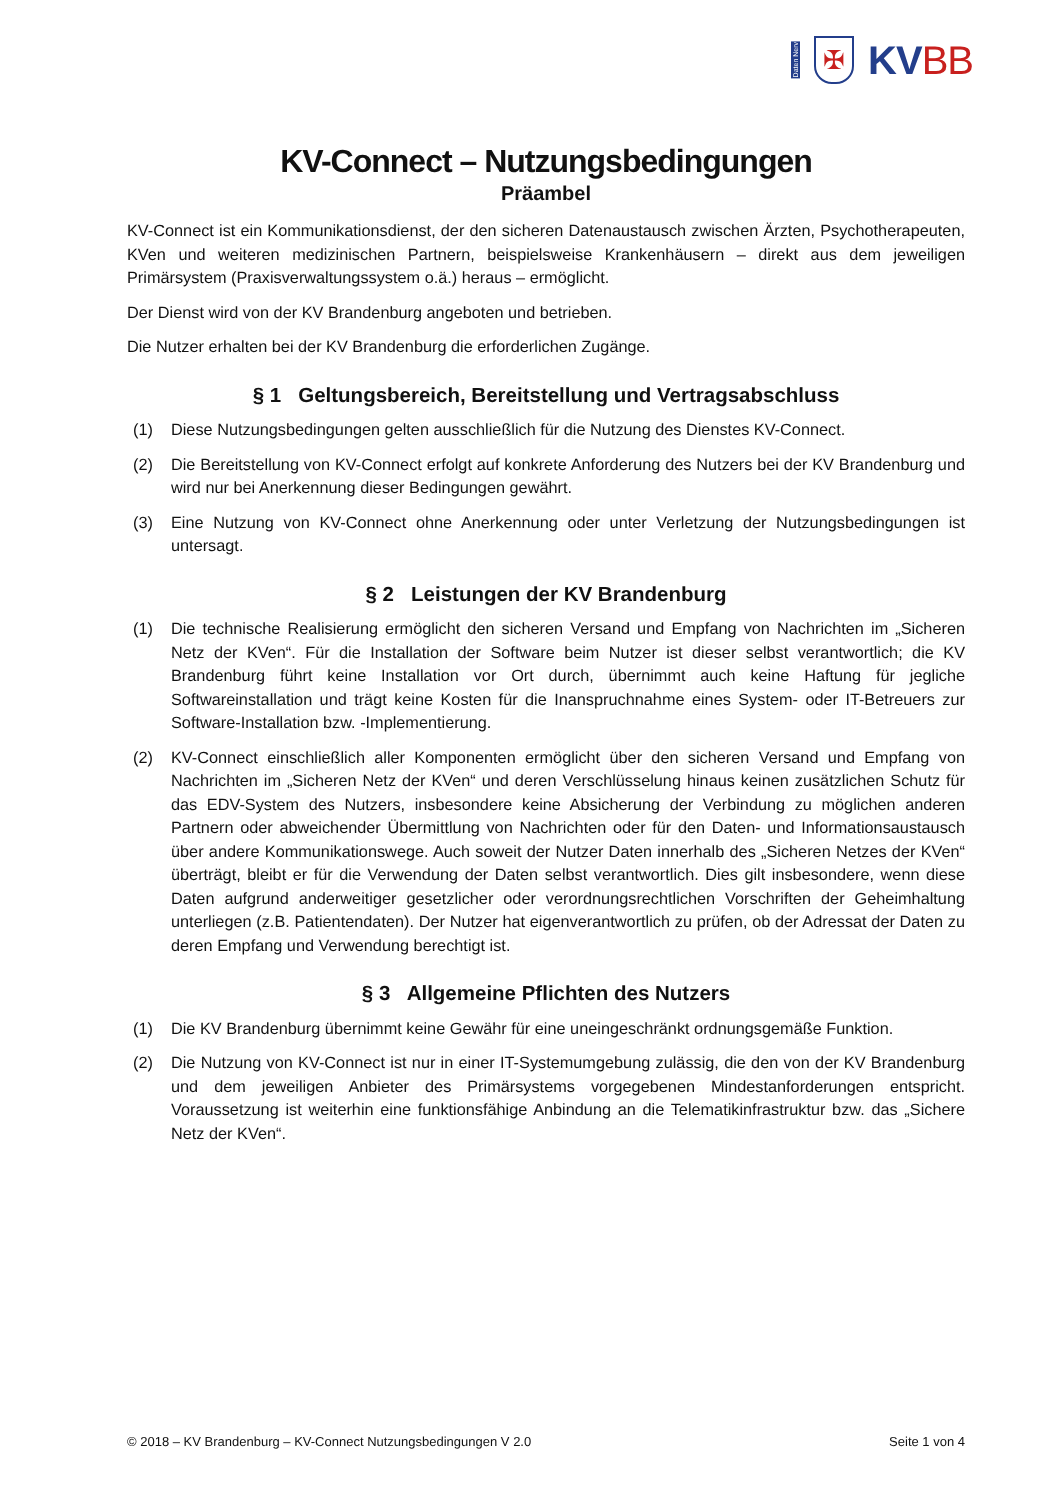Daten Nerv
✠
KVBB
KV-Connect – Nutzungsbedingungen
Präambel
KV-Connect ist ein Kommunikationsdienst, der den sicheren Datenaustausch zwischen Ärzten, Psychotherapeuten, KVen und weiteren medizinischen Partnern, beispielsweise Krankenhäusern – direkt aus dem jeweiligen Primärsystem (Praxisverwaltungssystem o.ä.) heraus – ermöglicht.
Der Dienst wird von der KV Brandenburg angeboten und betrieben.
Die Nutzer erhalten bei der KV Brandenburg die erforderlichen Zugänge.
§ 1 Geltungsbereich, Bereitstellung und Vertragsabschluss
(1) Diese Nutzungsbedingungen gelten ausschließlich für die Nutzung des Dienstes KV-Connect.
(2) Die Bereitstellung von KV-Connect erfolgt auf konkrete Anforderung des Nutzers bei der KV Brandenburg und wird nur bei Anerkennung dieser Bedingungen gewährt.
(3) Eine Nutzung von KV-Connect ohne Anerkennung oder unter Verletzung der Nutzungsbedingungen ist untersagt.
§ 2 Leistungen der KV Brandenburg
(1) Die technische Realisierung ermöglicht den sicheren Versand und Empfang von Nachrichten im „Sicheren Netz der KVen“. Für die Installation der Software beim Nutzer ist dieser selbst verantwortlich; die KV Brandenburg führt keine Installation vor Ort durch, übernimmt auch keine Haftung für jegliche Softwareinstallation und trägt keine Kosten für die Inanspruchnahme eines System- oder IT-Betreuers zur Software-Installation bzw. -Implementierung.
(2) KV-Connect einschließlich aller Komponenten ermöglicht über den sicheren Versand und Empfang von Nachrichten im „Sicheren Netz der KVen“ und deren Verschlüsselung hinaus keinen zusätzlichen Schutz für das EDV-System des Nutzers, insbesondere keine Absicherung der Verbindung zu möglichen anderen Partnern oder abweichender Übermittlung von Nachrichten oder für den Daten- und Informationsaustausch über andere Kommunikationswege. Auch soweit der Nutzer Daten innerhalb des „Sicheren Netzes der KVen“ überträgt, bleibt er für die Verwendung der Daten selbst verantwortlich. Dies gilt insbesondere, wenn diese Daten aufgrund anderweitiger gesetzlicher oder verordnungsrechtlichen Vorschriften der Geheimhaltung unterliegen (z.B. Patientendaten). Der Nutzer hat eigenverantwortlich zu prüfen, ob der Adressat der Daten zu deren Empfang und Verwendung berechtigt ist.
§ 3 Allgemeine Pflichten des Nutzers
(1) Die KV Brandenburg übernimmt keine Gewähr für eine uneingeschränkt ordnungsgemäße Funktion.
(2) Die Nutzung von KV-Connect ist nur in einer IT-Systemumgebung zulässig, die den von der KV Brandenburg und dem jeweiligen Anbieter des Primärsystems vorgegebenen Mindestanforderungen entspricht. Voraussetzung ist weiterhin eine funktionsfähige Anbindung an die Telematikinfrastruktur bzw. das „Sichere Netz der KVen“.
© 2018 – KV Brandenburg – KV-Connect Nutzungsbedingungen V 2.0 Seite 1 von 4